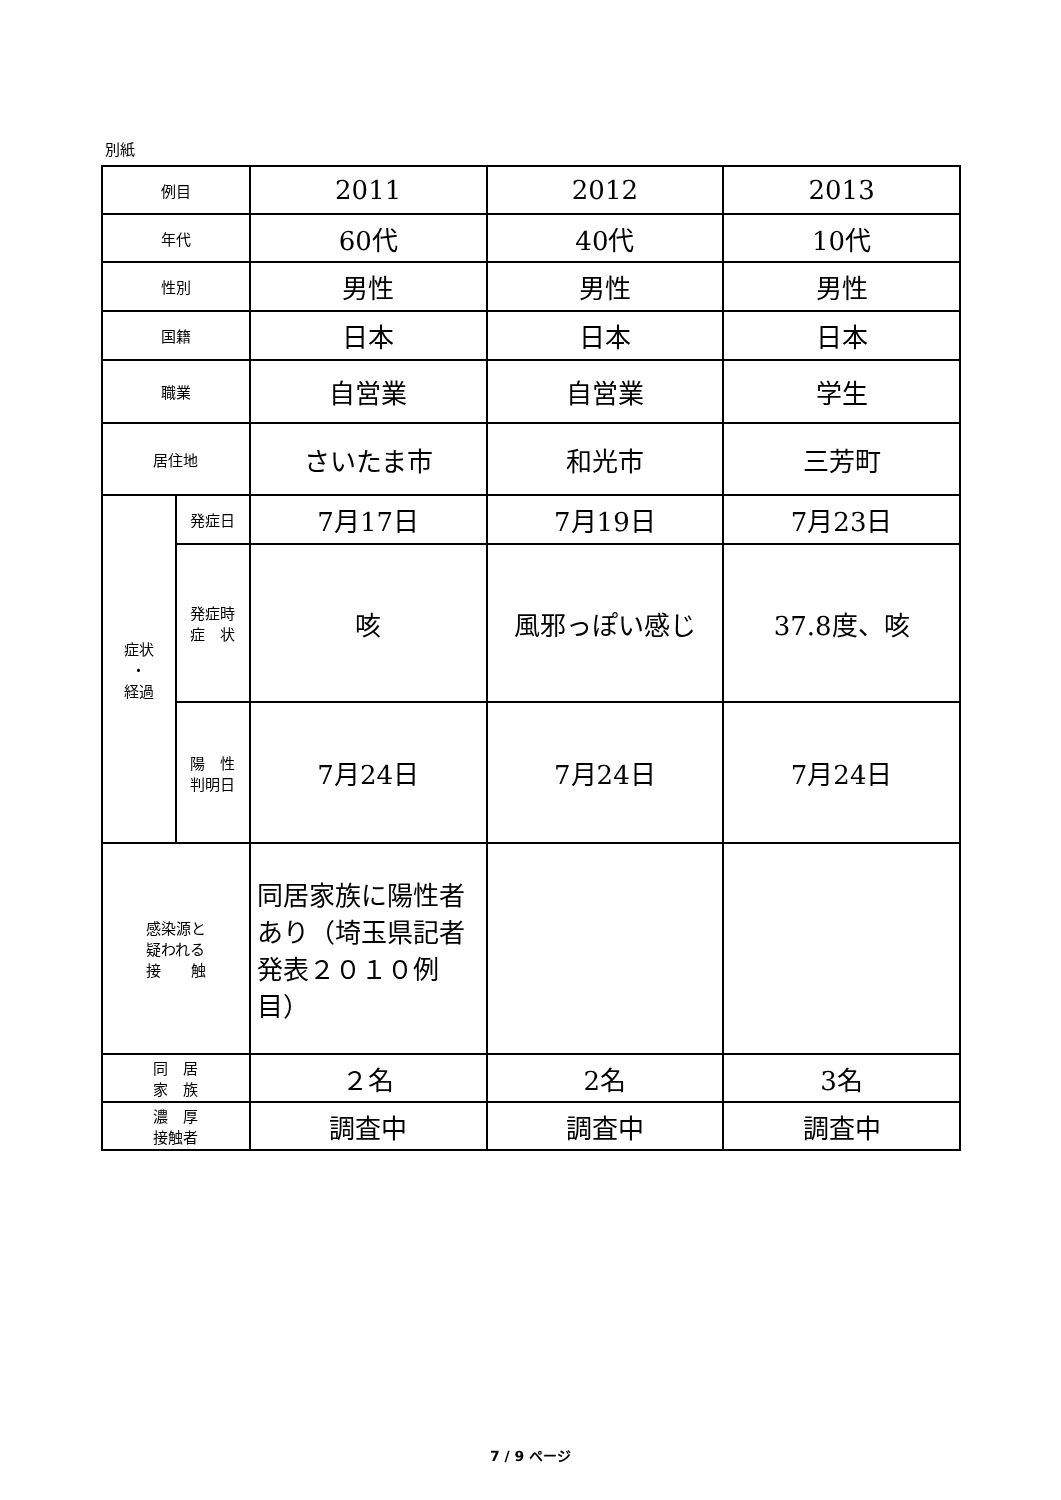別紙
| 例目 | | 2011 | 2012 | 2013 |
| 年代 | | 60代 | 40代 | 10代 |
| 性別 | | 男性 | 男性 | 男性 |
| 国籍 | | 日本 | 日本 | 日本 |
| 職業 | | 自営業 | 自営業 | 学生 |
| 居住地 | | さいたま市 | 和光市 | 三芳町 |
| 症状 ・ 経過 | 発症日 | 7月17日 | 7月19日 | 7月23日 |
| | 発症時 症 状 | 咳 | 風邪っぽい感じ | 37.8度、咳 |
| | 陽 性 判明日 | 7月24日 | 7月24日 | 7月24日 |
| 感染源と 疑われる 接 触 | | 同居家族に陽性者あり（埼玉県記者発表２０１０例目） | | |
| 同 居 家 族 | | ２名 | 2名 | 3名 |
| 濃 厚 接触者 | | 調査中 | 調査中 | 調査中 |
7 / 9 ページ